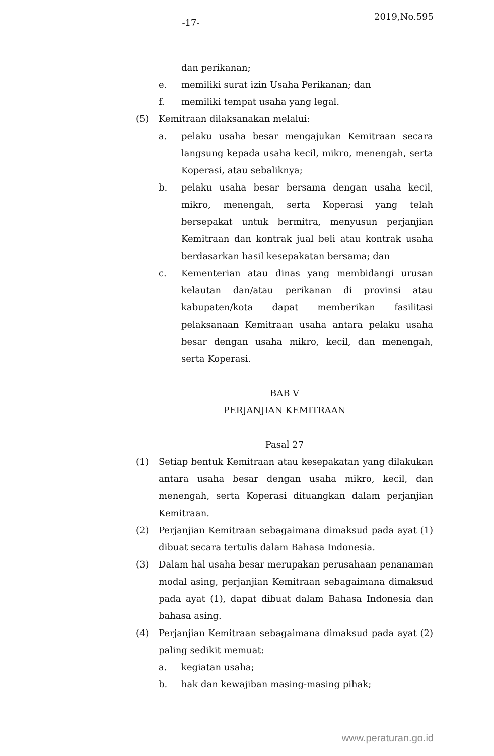-17-
2019,No.595
dan perikanan;
e. memiliki surat izin Usaha Perikanan; dan
f. memiliki tempat usaha yang legal.
(5) Kemitraan dilaksanakan melalui:
a. pelaku usaha besar mengajukan Kemitraan secara langsung kepada usaha kecil, mikro, menengah, serta Koperasi, atau sebaliknya;
b. pelaku usaha besar bersama dengan usaha kecil, mikro, menengah, serta Koperasi yang telah bersepakat untuk bermitra, menyusun perjanjian Kemitraan dan kontrak jual beli atau kontrak usaha berdasarkan hasil kesepakatan bersama; dan
c. Kementerian atau dinas yang membidangi urusan kelautan dan/atau perikanan di provinsi atau kabupaten/kota dapat memberikan fasilitasi pelaksanaan Kemitraan usaha antara pelaku usaha besar dengan usaha mikro, kecil, dan menengah, serta Koperasi.
BAB V
PERJANJIAN KEMITRAAN
Pasal 27
(1) Setiap bentuk Kemitraan atau kesepakatan yang dilakukan antara usaha besar dengan usaha mikro, kecil, dan menengah, serta Koperasi dituangkan dalam perjanjian Kemitraan.
(2) Perjanjian Kemitraan sebagaimana dimaksud pada ayat (1) dibuat secara tertulis dalam Bahasa Indonesia.
(3) Dalam hal usaha besar merupakan perusahaan penanaman modal asing, perjanjian Kemitraan sebagaimana dimaksud pada ayat (1), dapat dibuat dalam Bahasa Indonesia dan bahasa asing.
(4) Perjanjian Kemitraan sebagaimana dimaksud pada ayat (2) paling sedikit memuat:
a. kegiatan usaha;
b. hak dan kewajiban masing-masing pihak;
www.peraturan.go.id